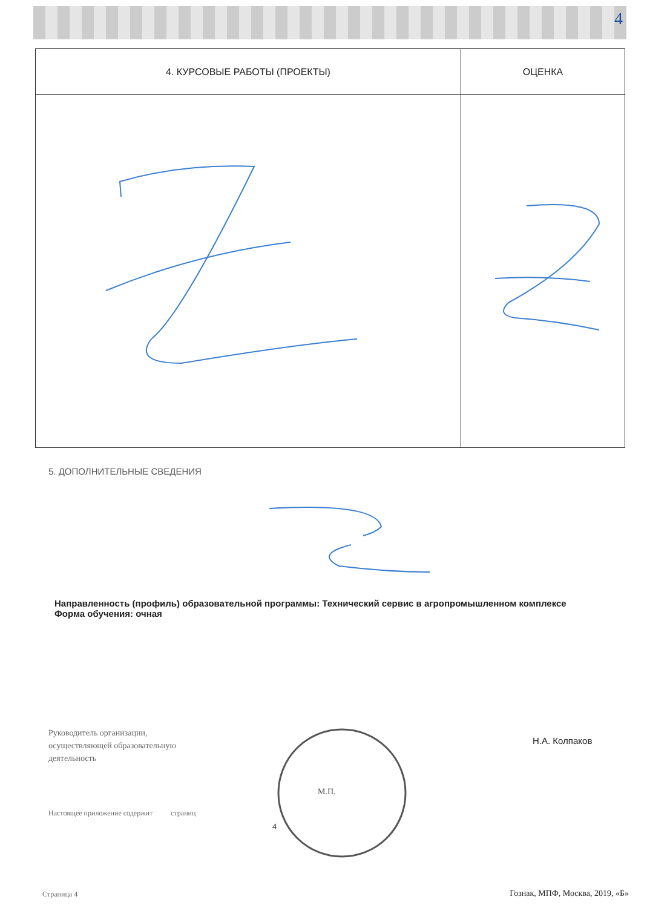4
| 4. КУРСОВЫЕ РАБОТЫ (ПРОЕКТЫ) | ОЦЕНКА |
| --- | --- |
5. ДОПОЛНИТЕЛЬНЫЕ СВЕДЕНИЯ
Направленность (профиль) образовательной программы: Технический сервис в агропромышленном комплексе
Форма обучения: очная
Руководитель организации,
осуществляющей образовательную
деятельность
Н.А. Колпаков
М.П.
Настоящее приложение содержит страниц
4
Страница 4 Гознак, МПФ, Москва, 2019, «Б»